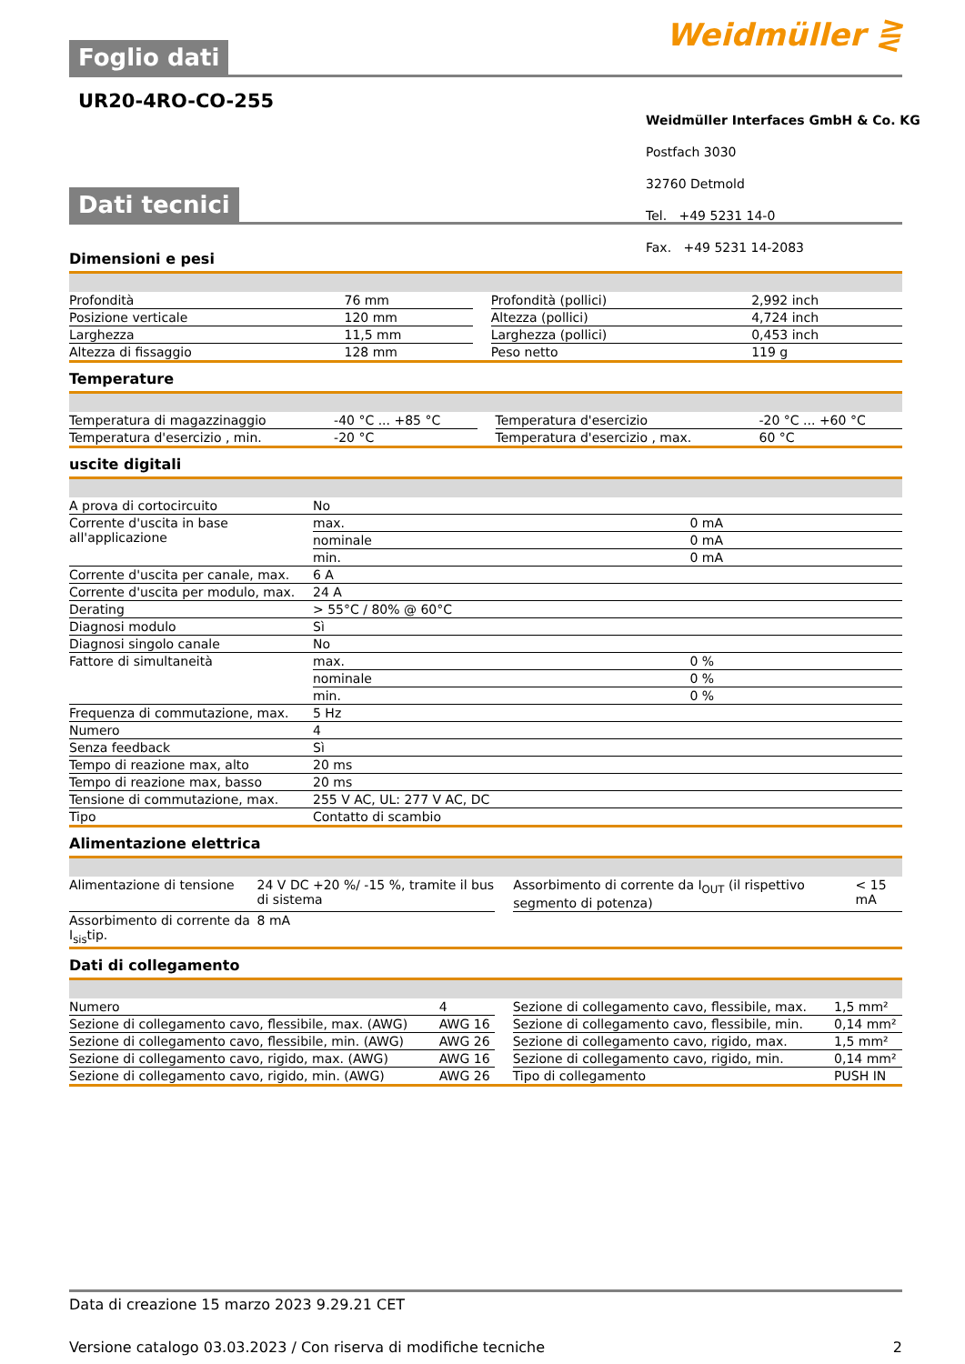Weidmüller ⋛
Foglio dati
UR20-4RO-CO-255
Weidmüller Interfaces GmbH & Co. KG
Postfach 3030
32760 Detmold
Tel. +49 5231 14-0
Fax. +49 5231 14-2083
Dati tecnici
Dimensioni e pesi
| Profondità | 76 mm | | Profondità (pollici) | 2,992 inch |
| Posizione verticale | 120 mm | | Altezza (pollici) | 4,724 inch |
| Larghezza | 11,5 mm | | Larghezza (pollici) | 0,453 inch |
| Altezza di fissaggio | 128 mm | | Peso netto | 119 g |
Temperature
| Temperatura di magazzinaggio | -40 °C ... +85 °C | | Temperatura d'esercizio | -20 °C ... +60 °C |
| Temperatura d'esercizio , min. | -20 °C | | Temperatura d'esercizio , max. | 60 °C |
uscite digitali
| A prova di cortocircuito | No | |
| Corrente d'uscita in base all'applicazione | max. | 0 mA |
| | nominale | 0 mA |
| | min. | 0 mA |
| Corrente d'uscita per canale, max. | 6 A | |
| Corrente d'uscita per modulo, max. | 24 A | |
| Derating | > 55°C / 80% @ 60°C | |
| Diagnosi modulo | Sì | |
| Diagnosi singolo canale | No | |
| Fattore di simultaneità | max. | 0 % |
| | nominale | 0 % |
| | min. | 0 % |
| Frequenza di commutazione, max. | 5 Hz | |
| Numero | 4 | |
| Senza feedback | Sì | |
| Tempo di reazione max, alto | 20 ms | |
| Tempo di reazione max, basso | 20 ms | |
| Tensione di commutazione, max. | 255 V AC, UL: 277 V AC, DC | |
| Tipo | Contatto di scambio | |
Alimentazione elettrica
| Alimentazione di tensione | 24 V DC +20 %/ -15 %, tramite il bus di sistema | | Assorbimento di corrente da I<sub>OUT</sub> (il rispettivo segmento di potenza) | < 15 mA |
| Assorbimento di corrente da I<sub>sis</sub>tip. | 8 mA | | | |
Dati di collegamento
| Numero | 4 | | Sezione di collegamento cavo, flessibile, max. | 1,5 mm² |
| Sezione di collegamento cavo, flessibile, max. (AWG) | AWG 16 | | Sezione di collegamento cavo, flessibile, min. | 0,14 mm² |
| Sezione di collegamento cavo, flessibile, min. (AWG) | AWG 26 | | Sezione di collegamento cavo, rigido, max. | 1,5 mm² |
| Sezione di collegamento cavo, rigido, max. (AWG) | AWG 16 | | Sezione di collegamento cavo, rigido, min. | 0,14 mm² |
| Sezione di collegamento cavo, rigido, min. (AWG) | AWG 26 | | Tipo di collegamento | PUSH IN |
Data di creazione 15 marzo 2023 9.29.21 CET
Versione catalogo 03.03.2023 / Con riserva di modifiche tecniche 2